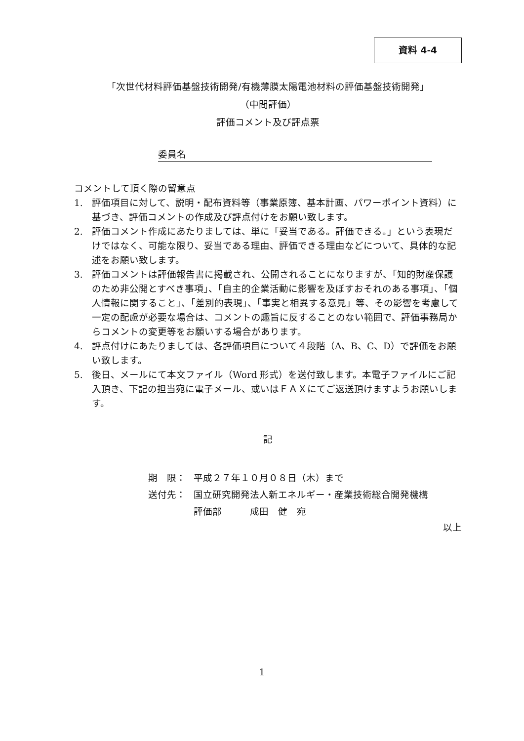資料 4-4
「次世代材料評価基盤技術開発/有機薄膜太陽電池材料の評価基盤技術開発」
（中間評価）
評価コメント及び評点票
委員名
コメントして頂く際の留意点
1. 評価項目に対して、説明・配布資料等（事業原簿、基本計画、パワーポイント資料）に基づき、評価コメントの作成及び評点付けをお願い致します。
2. 評価コメント作成にあたりましては、単に「妥当である。評価できる。」という表現だけではなく、可能な限り、妥当である理由、評価できる理由などについて、具体的な記述をお願い致します。
3. 評価コメントは評価報告書に掲載され、公開されることになりますが、「知的財産保護のため非公開とすべき事項」、「自主的企業活動に影響を及ぼすおそれのある事項」、「個人情報に関すること」、「差別的表現」、「事実と相異する意見」等、その影響を考慮して一定の配慮が必要な場合は、コメントの趣旨に反することのない範囲で、評価事務局からコメントの変更等をお願いする場合があります。
4. 評点付けにあたりましては、各評価項目について４段階（A、B、C、D）で評価をお願い致します。
5. 後日、メールにて本文ファイル（Word 形式）を送付致します。本電子ファイルにご記入頂き、下記の担当宛に電子メール、或いはＦＡＸにてご返送頂けますようお願いします。
記
期　限： 平成２７年１０月０８日（木）まで
送付先： 国立研究開発法人新エネルギー・産業技術総合開発機構
評価部　　　成田　健　宛
以上
1